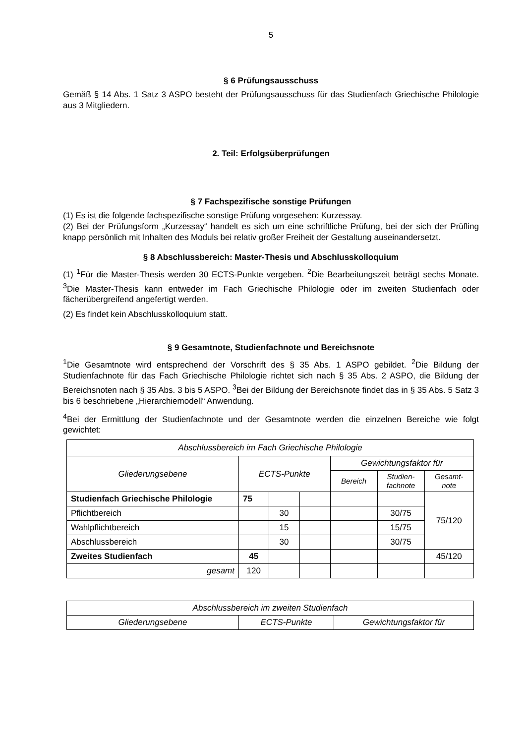5
§ 6 Prüfungsausschuss
Gemäß § 14 Abs. 1 Satz 3 ASPO besteht der Prüfungsausschuss für das Studienfach Griechische Philologie aus 3 Mitgliedern.
2. Teil: Erfolgsüberprüfungen
§ 7 Fachspezifische sonstige Prüfungen
(1) Es ist die folgende fachspezifische sonstige Prüfung vorgesehen: Kurzessay.
(2) Bei der Prüfungsform „Kurzessay“ handelt es sich um eine schriftliche Prüfung, bei der sich der Prüfling knapp persönlich mit Inhalten des Moduls bei relativ großer Freiheit der Gestaltung auseinandersetzt.
§ 8 Abschlussbereich: Master-Thesis und Abschlusskolloquium
(1) <sup>1</sup>Für die Master-Thesis werden 30 ECTS-Punkte vergeben. <sup>2</sup>Die Bearbeitungszeit beträgt sechs Monate. <sup>3</sup>Die Master-Thesis kann entweder im Fach Griechische Philologie oder im zweiten Studienfach oder fächerübergreifend angefertigt werden.
(2) Es findet kein Abschlusskolloquium statt.
§ 9 Gesamtnote, Studienfachnote und Bereichsnote
<sup>1</sup> Die Gesamtnote wird entsprechend der Vorschrift des § 35 Abs. 1 ASPO gebildet. <sup>2</sup>Die Bildung der Studienfachnote für das Fach Griechische Philologie richtet sich nach § 35 Abs. 2 ASPO, die Bildung der Bereichsnoten nach § 35 Abs. 3 bis 5 ASPO. <sup>3</sup>Bei der Bildung der Bereichsnote findet das in § 35 Abs. 5 Satz 3 bis 6 beschriebene „Hierarchiemodell“ Anwendung.
<sup>4</sup> Bei der Ermittlung der Studienfachnote und der Gesamtnote werden die einzelnen Bereiche wie folgt gewichtet:
| Abschlussbereich im Fach Griechische Philologie | | | | | | |
| --- | --- | --- | --- | --- | --- | --- |
| Gliederungsebene | ECTS-Punkte | | | Gewichtungsfaktor für | | |
| | | | | Bereich | Studien- fachnote | Gesamt- note |
| Studienfach Griechische Philologie | 75 | | | | | 75/120 |
| Pflichtbereich | | 30 | | | 30/75 | |
| Wahlpflichtbereich | | 15 | | | 15/75 | |
| Abschlussbereich | | 30 | | | 30/75 | |
| Zweites Studienfach | 45 | | | | | 45/120 |
| gesamt | 120 | | | | | |
| Abschlussbereich im zweiten Studienfach | | |
| --- | --- | --- |
| Gliederungsebene | ECTS-Punkte | Gewichtungsfaktor für |